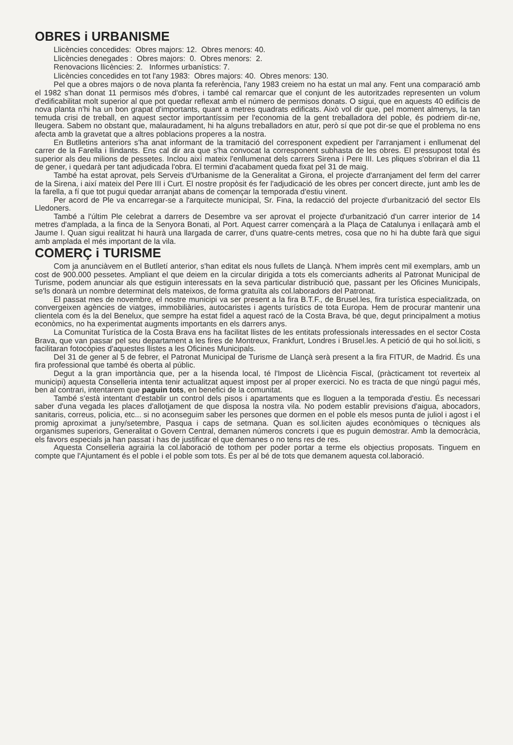OBRES i URBANISME
Llicències concedides: Obres majors: 12. Obres menors: 40.
Llicències denegades : Obres majors: 0. Obres menors: 2.
Renovacions llicències: 2. Informes urbanístics: 7.
Llicències concedides en tot l'any 1983: Obres majors: 40. Obres menors: 130.
Pel que a obres majors o de nova planta fa referència, l'any 1983 creiem no ha estat un mal any. Fent una comparació amb el 1982 s'han donat 11 permisos més d'obres, i també cal remarcar que el conjunt de les autoritzades representen un volum d'edificabilitat molt superior al que pot quedar reflexat amb el número de permisos donats. O sigui, que en aquests 40 edificis de nova planta n'hi ha un bon grapat d'importants, quant a metres quadrats edificats. Això vol dir que, pel moment almenys, la tan temuda crisi de treball, en aquest sector importantíssim per l'economia de la gent treballadora del poble, és podriem dir-ne, lleugera. Sabem no obstant que, malauradament, hi ha alguns treballadors en atur, però sí que pot dir-se que el problema no ens afecta amb la gravetat que a altres poblacions properes a la nostra.
En Butlletins anteriors s'ha anat informant de la tramitació del corresponent expedient per l'arranjament i enllumenat del carrer de la Farella i llindants. Ens cal dir ara que s'ha convocat la corresponent subhasta de les obres. El pressupost total és superior als deu milions de pessetes. Inclou així mateix l'enllumenat dels carrers Sirena i Pere III. Les pliques s'obriran el dia 11 de gener, i quedarà per tant adjudicada l'obra. El termini d'acabament queda fixat pel 31 de maig.
També ha estat aprovat, pels Serveis d'Urbanisme de la Generalitat a Girona, el projecte d'arranjament del ferm del carrer de la Sirena, i així mateix del Pere III i Curt. El nostre propòsit és fer l'adjudicació de les obres per concert directe, junt amb les de la farella, a fí que tot pugui quedar arranjat abans de començar la temporada d'estiu vinent.
Per acord de Ple va encarregar-se a l'arquitecte municipal, Sr. Fina, la redacció del projecte d'urbanització del sector Els Lledoners.
També a l'últim Ple celebrat a darrers de Desembre va ser aprovat el projecte d'urbanització d'un carrer interior de 14 metres d'amplada, a la finca de la Senyora Bonati, al Port. Aquest carrer començarà a la Plaça de Catalunya i enllaçarà amb el Jaume I. Quan sigui realitzat hi haurà una llargada de carrer, d'uns quatre-cents metres, cosa que no hi ha dubte farà que sigui amb amplada el més important de la vila.
COMERÇ i TURISME
Com ja anunciàvem en el Butlletí anterior, s'han editat els nous fullets de Llançà. N'hem imprès cent mil exemplars, amb un cost de 900.000 pessetes. Ampliant el que deiem en la circular dirigida a tots els comerciants adherits al Patronat Municipal de Turisme, podem anunciar als que estiguin interessats en la seva particular distribució que, passant per les Oficines Municipals, se'ls donarà un nombre determinat dels mateixos, de forma gratuïta als col.laboradors del Patronat.
El passat mes de novembre, el nostre municipi va ser present a la fira B.T.F., de Brusel.les, fira turística especialitzada, on convergeixen agències de viatges, immobiliàries, autocaristes i agents turístics de tota Europa. Hem de procurar mantenir una clientela com és la del Benelux, que sempre ha estat fidel a aquest racó de la Costa Brava, bé que, degut principalment a motius econòmics, no ha experimentat augments importants en els darrers anys.
La Comunitat Turística de la Costa Brava ens ha facilitat llistes de les entitats professionals interessades en el sector Costa Brava, que van passar pel seu departament a les fires de Montreux, Frankfurt, Londres i Brusel.les. A petició de qui ho sol.liciti, s facilitaran fotocòpies d'aquestes llistes a les Oficines Municipals.
Del 31 de gener al 5 de febrer, el Patronat Municipal de Turisme de Llançà serà present a la fira FITUR, de Madrid. És una fira professional que també és oberta al públic.
Degut a la gran importància que, per a la hisenda local, té l'Impost de Llicència Fiscal, (pràcticament tot reverteix al municipi) aquesta Conselleria intenta tenir actualitzat aquest impost per al proper exercici. No es tracta de que ningú pagui més, ben al contrari, intentarem que paguin tots, en benefici de la comunitat.
També s'està intentant d'establir un control dels pisos i apartaments que es lloguen a la temporada d'estiu. És necessari saber d'una vegada les places d'allotjament de que disposa la nostra vila. No podem establir previsions d'aigua, abocadors, sanitaris, correus, policia, etc... si no aconseguim saber les persones que dormen en el poble els mesos punta de juliol i agost i el promig aproximat a juny/setembre, Pasqua i caps de setmana. Quan es sol.liciten ajudes econòmiques o tècniques als organismes superiors, Generalitat o Govern Central, demanen números concrets i que es puguin demostrar. Amb la democràcia, els favors especials ja han passat i has de justificar el que demanes o no tens res de res.
Aquesta Conselleria agrairia la col.laboració de tothom per poder portar a terme els objectius proposats. Tinguem en compte que l'Ajuntament és el poble i el poble som tots. És per al bé de tots que demanem aquesta col.laboració.